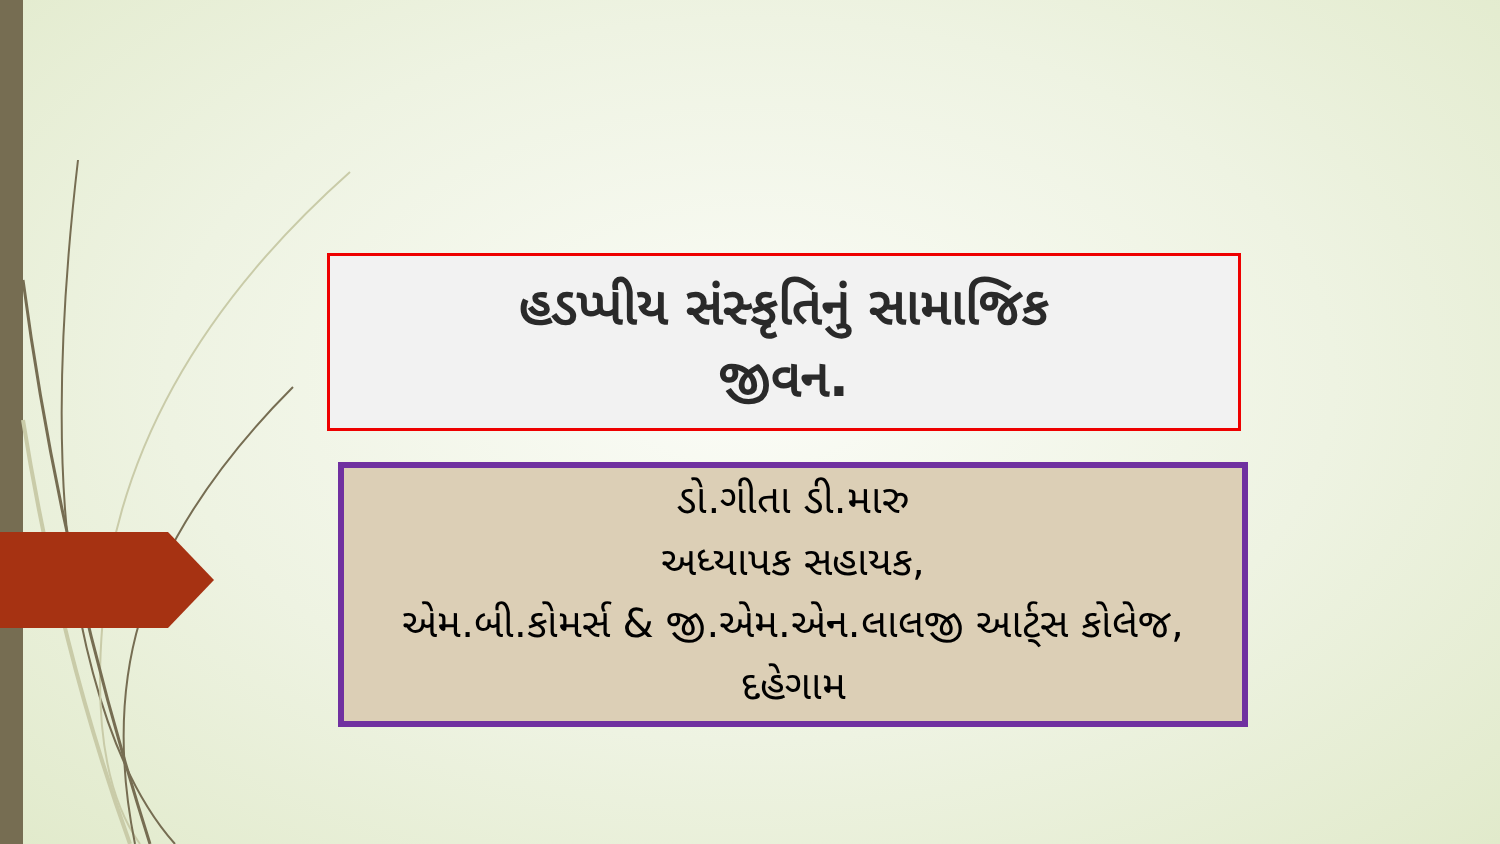હડપ્પીય સંસ્કૃતિનું સામાજિક
જીવન.
ડો.ગીતા ડી.મારુ
અધ્યાપક સહાયક,
એમ.બી.કોમર્સ & જી.એમ.એન.લાલજી આર્ટ્સ કોલેજ, દહેગામ